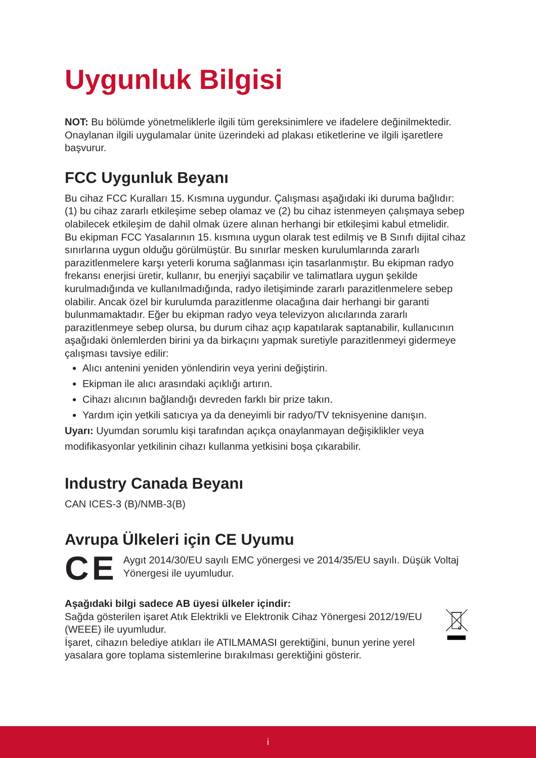Uygunluk Bilgisi
NOT: Bu bölümde yönetmeliklerle ilgili tüm gereksinimlere ve ifadelere değinilmektedir. Onaylanan ilgili uygulamalar ünite üzerindeki ad plakası etiketlerine ve ilgili işaretlere başvurur.
FCC Uygunluk Beyanı
Bu cihaz FCC Kuralları 15. Kısmına uygundur. Çalışması aşağıdaki iki duruma bağlıdır: (1) bu cihaz zararlı etkileşime sebep olamaz ve (2) bu cihaz istenmeyen çalışmaya sebep olabilecek etkileşim de dahil olmak üzere alınan herhangi bir etkileşimi kabul etmelidir.
Bu ekipman FCC Yasalarının 15. kısmına uygun olarak test edilmiş ve B Sınıfı dijital cihaz sınırlarına uygun olduğu görülmüştür. Bu sınırlar mesken kurulumlarında zararlı parazitlenmelere karşı yeterli koruma sağlanması için tasarlanmıştır. Bu ekipman radyo frekansı enerjisi üretir, kullanır, bu enerjiyi saçabilir ve talimatlara uygun şekilde kurulmadığında ve kullanılmadığında, radyo iletişiminde zararlı parazitlenmelere sebep olabilir. Ancak özel bir kurulumda parazitlenme olacağına dair herhangi bir garanti bulunmamaktadır. Eğer bu ekipman radyo veya televizyon alıcılarında zararlı parazitlenmeye sebep olursa, bu durum cihaz açıp kapatılarak saptanabilir, kullanıcının aşağıdaki önlemlerden birini ya da birkaçını yapmak suretiyle parazitlenmeyi gidermeye çalışması tavsiye edilir:
Alıcı antenini yeniden yönlendirin veya yerini değiştirin.
Ekipman ile alıcı arasındaki açıklığı artırın.
Cihazı alıcının bağlandığı devreden farklı bir prize takın.
Yardım için yetkili satıcıya ya da deneyimli bir radyo/TV teknisyenine danışın.
Uyarı: Uyumdan sorumlu kişi tarafından açıkça onaylanmayan değişiklikler veya modifikasyonlar yetkilinin cihazı kullanma yetkisini boşa çıkarabilir.
Industry Canada Beyanı
CAN ICES-3 (B)/NMB-3(B)
Avrupa Ülkeleri için CE Uyumu
CE
Aygıt 2014/30/EU sayılı EMC yönergesi ve 2014/35/EU sayılı. Düşük Voltaj Yönergesi ile uyumludur.
Aşağıdaki bilgi sadece AB üyesi ülkeler içindir:
Sağda gösterilen işaret Atık Elektrikli ve Elektronik Cihaz Yönergesi 2012/19/EU (WEEE) ile uyumludur.
İşaret, cihazın belediye atıkları ile ATILMAMASI gerektiğini, bunun yerine yerel yasalara gore toplama sistemlerine bırakılması gerektiğini gösterir.
i